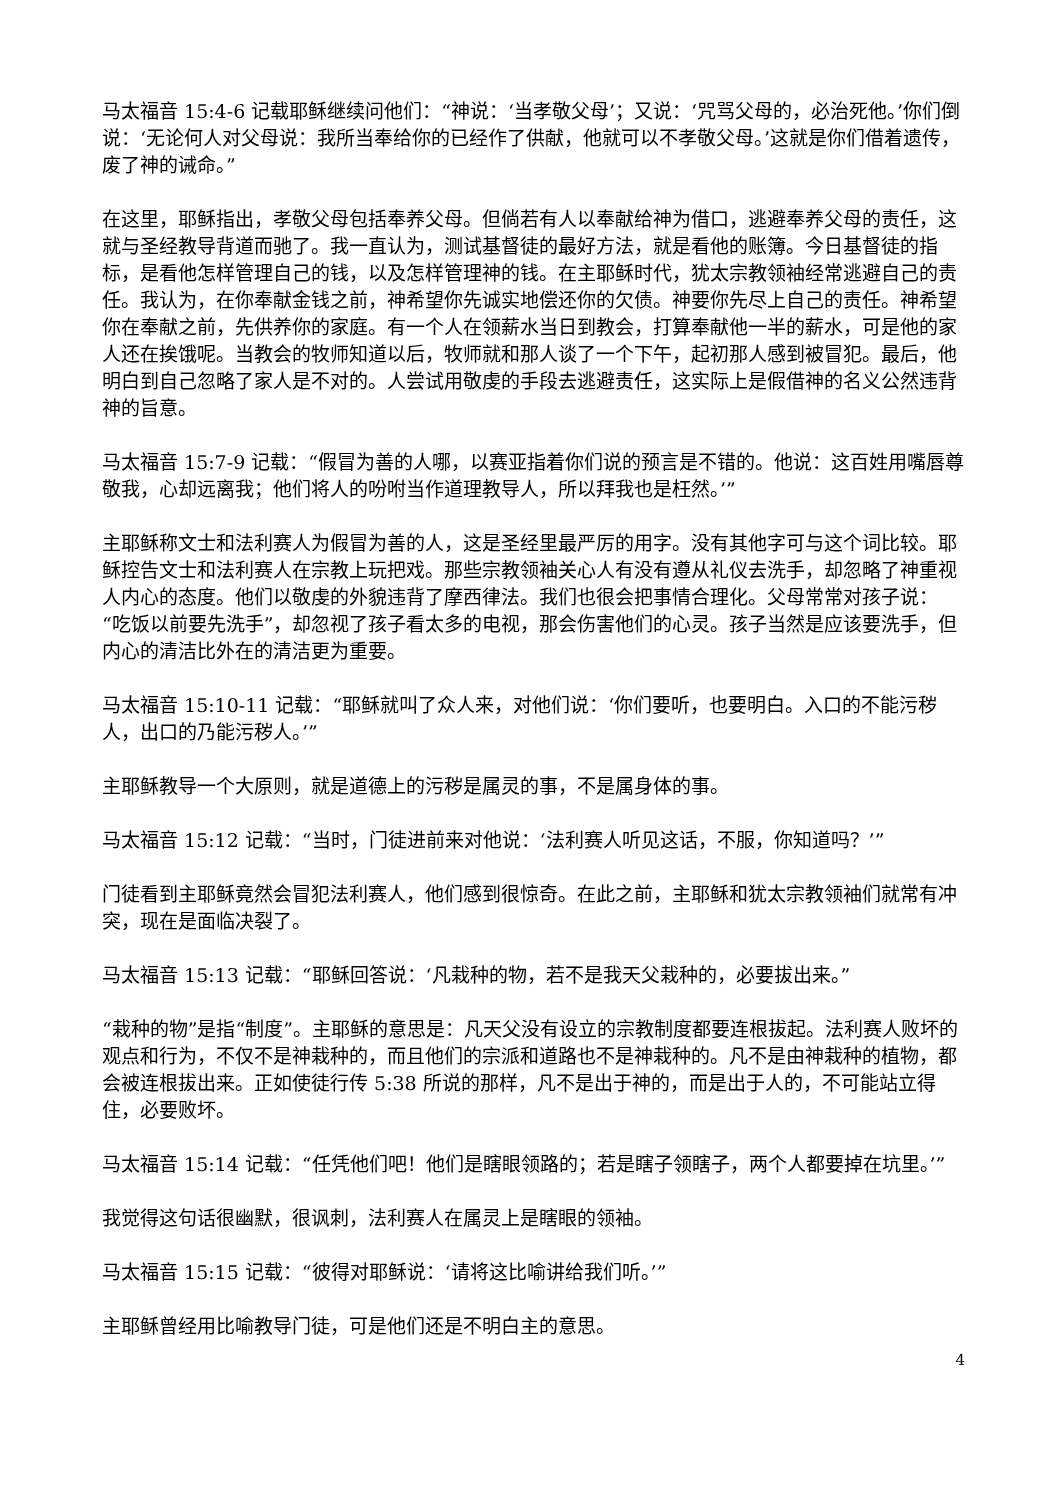马太福音 15:4-6 记载耶稣继续问他们：“神说：‘当孝敬父母’；又说：‘咒骂父母的，必治死他。’你们倒说：‘无论何人对父母说：我所当奉给你的已经作了供献，他就可以不孝敬父母。’这就是你们借着遗传，废了神的诫命。”
在这里，耶稣指出，孝敬父母包括奉养父母。但倘若有人以奉献给神为借口，逃避奉养父母的责任，这就与圣经教导背道而驰了。我一直认为，测试基督徒的最好方法，就是看他的账簿。今日基督徒的指标，是看他怎样管理自己的钱，以及怎样管理神的钱。在主耶稣时代，犹太宗教领袖经常逃避自己的责任。我认为，在你奉献金钱之前，神希望你先诚实地偿还你的欠债。神要你先尽上自己的责任。神希望你在奉献之前，先供养你的家庭。有一个人在领薪水当日到教会，打算奉献他一半的薪水，可是他的家人还在挨饿呢。当教会的牧师知道以后，牧师就和那人谈了一个下午，起初那人感到被冒犯。最后，他明白到自己忽略了家人是不对的。人尝试用敬虔的手段去逃避责任，这实际上是假借神的名义公然违背神的旨意。
马太福音 15:7-9 记载：“假冒为善的人哪，以赛亚指着你们说的预言是不错的。他说：这百姓用嘴唇尊敬我，心却远离我；他们将人的吩咐当作道理教导人，所以拜我也是枉然。’”
主耶稣称文士和法利赛人为假冒为善的人，这是圣经里最严厉的用字。没有其他字可与这个词比较。耶稣控告文士和法利赛人在宗教上玩把戏。那些宗教领袖关心人有没有遵从礼仪去洗手，却忽略了神重视人内心的态度。他们以敬虔的外貌违背了摩西律法。我们也很会把事情合理化。父母常常对孩子说：“吃饭以前要先洗手”，却忽视了孩子看太多的电视，那会伤害他们的心灵。孩子当然是应该要洗手，但内心的清洁比外在的清洁更为重要。
马太福音 15:10-11 记载：“耶稣就叫了众人来，对他们说：‘你们要听，也要明白。入口的不能污秽人，出口的乃能污秽人。’”
主耶稣教导一个大原则，就是道德上的污秽是属灵的事，不是属身体的事。
马太福音 15:12 记载：“当时，门徒进前来对他说：‘法利赛人听见这话，不服，你知道吗？’”
门徒看到主耶稣竟然会冒犯法利赛人，他们感到很惊奇。在此之前，主耶稣和犹太宗教领袖们就常有冲突，现在是面临决裂了。
马太福音 15:13 记载：“耶稣回答说：‘凡栽种的物，若不是我天父栽种的，必要拔出来。”
“栽种的物”是指“制度”。主耶稣的意思是：凡天父没有设立的宗教制度都要连根拔起。法利赛人败坏的观点和行为，不仅不是神栽种的，而且他们的宗派和道路也不是神栽种的。凡不是由神栽种的植物，都会被连根拔出来。正如使徒行传 5:38 所说的那样，凡不是出于神的，而是出于人的，不可能站立得住，必要败坏。
马太福音 15:14 记载：“任凭他们吧！他们是瞎眼领路的；若是瞎子领瞎子，两个人都要掉在坑里。’”
我觉得这句话很幽默，很讽刺，法利赛人在属灵上是瞎眼的领袖。
马太福音 15:15 记载：“彼得对耶稣说：‘请将这比喻讲给我们听。’”
主耶稣曾经用比喻教导门徒，可是他们还是不明白主的意思。
4